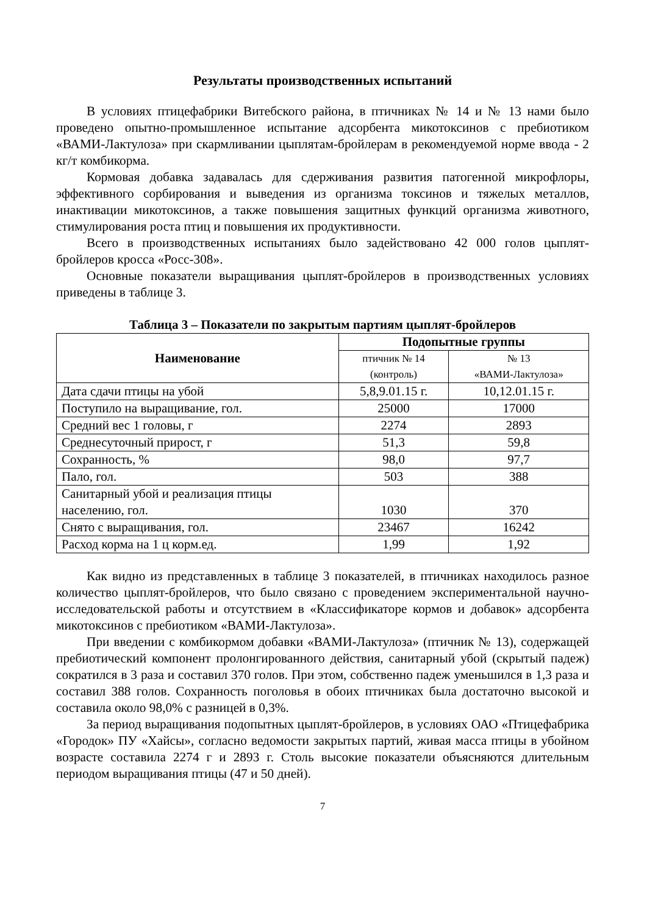Результаты производственных испытаний
В условиях птицефабрики Витебского района, в птичниках № 14 и № 13 нами было проведено опытно-промышленное испытание адсорбента микотоксинов с пребиотиком «ВАМИ-Лактулоза» при скармливании цыплятам-бройлерам в рекомендуемой норме ввода - 2 кг/т комбикорма.
Кормовая добавка задавалась для сдерживания развития патогенной микрофлоры, эффективного сорбирования и выведения из организма токсинов и тяжелых металлов, инактивации микотоксинов, а также повышения защитных функций организма животного, стимулирования роста птиц и повышения их продуктивности.
Всего в производственных испытаниях было задействовано 42 000 голов цыплят-бройлеров кросса «Росс-308».
Основные показатели выращивания цыплят-бройлеров в производственных условиях приведены в таблице 3.
Таблица 3 – Показатели по закрытым партиям цыплят-бройлеров
| Наименование | Подопытные группы | |
| --- | --- | --- |
| | птичник № 14 (контроль) | № 13 «ВАМИ-Лактулоза» |
| Дата сдачи птицы на убой | 5,8,9.01.15 г. | 10,12.01.15 г. |
| Поступило на выращивание, гол. | 25000 | 17000 |
| Средний вес 1 головы, г | 2274 | 2893 |
| Среднесуточный прирост, г | 51,3 | 59,8 |
| Сохранность, % | 98,0 | 97,7 |
| Пало, гол. | 503 | 388 |
| Санитарный убой и реализация птицы населению, гол. | 1030 | 370 |
| Снято с выращивания, гол. | 23467 | 16242 |
| Расход корма на 1 ц корм.ед. | 1,99 | 1,92 |
Как видно из представленных в таблице 3 показателей, в птичниках находилось разное количество цыплят-бройлеров, что было связано с проведением экспериментальной научно-исследовательской работы и отсутствием в «Классификаторе кормов и добавок» адсорбента микотоксинов с пребиотиком «ВАМИ-Лактулоза».
При введении с комбикормом добавки «ВАМИ-Лактулоза» (птичник № 13), содержащей пребиотический компонент пролонгированного действия, санитарный убой (скрытый падеж) сократился в 3 раза и составил 370 голов. При этом, собственно падеж уменьшился в 1,3 раза и составил 388 голов. Сохранность поголовья в обоих птичниках была достаточно высокой и составила около 98,0% с разницей в 0,3%.
За период выращивания подопытных цыплят-бройлеров, в условиях ОАО «Птицефабрика «Городок» ПУ «Хайсы», согласно ведомости закрытых партий, живая масса птицы в убойном возрасте составила 2274 г и 2893 г. Столь высокие показатели объясняются длительным периодом выращивания птицы (47 и 50 дней).
7